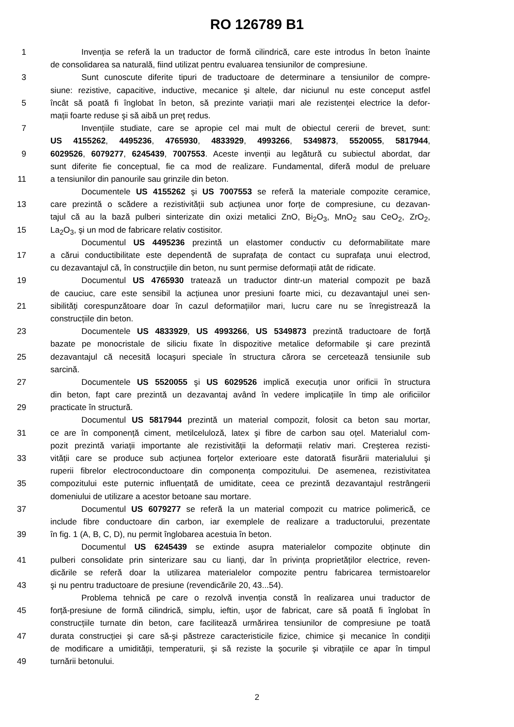RO 126789 B1
1 Invenția se referă la un traductor de formă cilindrică, care este introdus în beton înainte
de consolidarea sa naturală, fiind utilizat pentru evaluarea tensiunilor de compresiune.
3 Sunt cunoscute diferite tipuri de traductoare de determinare a tensiunilor de compre-
siune: rezistive, capacitive, inductive, mecanice şi altele, dar niciunul nu este conceput astfel
5 încât să poată fi înglobat în beton, să prezinte variații mari ale rezistenței electrice la defor-
mații foarte reduse şi să aibă un preț redus.
7 Invențiile studiate, care se apropie cel mai mult de obiectul cererii de brevet, sunt:
US 4155262, 4495236, 4765930, 4833929, 4993266, 5349873, 5520055, 5817944,
9 6029526, 6079277, 6245439, 7007553. Aceste invenții au legătură cu subiectul abordat, dar
sunt diferite fie conceptual, fie ca mod de realizare. Fundamental, diferă modul de preluare
11 a tensiunilor din panourile sau grinzile din beton.
Documentele US 4155262 şi US 7007553 se referă la materiale compozite ceramice,
13 care prezintă o scădere a rezistivității sub acțiunea unor forțe de compresiune, cu dezavan-
tajul că au la bază pulberi sinterizate din oxizi metalici ZnO, Bi<sub>2</sub>O<sub>3</sub>, MnO<sub>2</sub> sau CeO<sub>2</sub>, ZrO<sub>2</sub>,
15 La<sub>2</sub>O<sub>3</sub>, şi un mod de fabricare relativ costisitor.
Documentul US 4495236 prezintă un elastomer conductiv cu deformabilitate mare
17 a cărui conductibilitate este dependentă de suprafața de contact cu suprafața unui electrod,
cu dezavantajul că, în construcțiile din beton, nu sunt permise deformații atât de ridicate.
19 Documentul US 4765930 tratează un traductor dintr-un material compozit pe bază
de cauciuc, care este sensibil la acțiunea unor presiuni foarte mici, cu dezavantajul unei sen-
21 sibilități corespunzătoare doar în cazul deformațiilor mari, lucru care nu se înregistrează la
construcțiile din beton.
23 Documentele US 4833929, US 4993266, US 5349873 prezintă traductoare de forță
bazate pe monocristale de siliciu fixate în dispozitive metalice deformabile şi care prezintă
25 dezavantajul că necesită locaşuri speciale în structura cărora se cercetează tensiunile sub
sarcină.
27 Documentele US 5520055 şi US 6029526 implică execuția unor orificii în structura
din beton, fapt care prezintă un dezavantaj având în vedere implicațiile în timp ale orificiilor
29 practicate în structură.
Documentul US 5817944 prezintă un material compozit, folosit ca beton sau mortar,
31 ce are în componență ciment, metilceluloză, latex şi fibre de carbon sau oțel. Materialul com-
pozit prezintă variații importante ale rezistivității la deformații relativ mari. Creşterea rezisti-
33 vității care se produce sub acțiunea forțelor exterioare este datorată fisurării materialului şi
ruperii fibrelor electroconductoare din componența compozitului. De asemenea, rezistivitatea
35 compozitului este puternic influențată de umiditate, ceea ce prezintă dezavantajul restrângerii
domeniului de utilizare a acestor betoane sau mortare.
37 Documentul US 6079277 se referă la un material compozit cu matrice polimerică, ce
include fibre conductoare din carbon, iar exemplele de realizare a traductorului, prezentate
39 în fig. 1 (A, B, C, D), nu permit înglobarea acestuia în beton.
Documentul US 6245439 se extinde asupra materialelor compozite obținute din
41 pulberi consolidate prin sinterizare sau cu lianți, dar în privința proprietăților electrice, reven-
dicările se referă doar la utilizarea materialelor compozite pentru fabricarea termistoarelor
43 şi nu pentru traductoare de presiune (revendicările 20, 43...54).
Problema tehnică pe care o rezolvă invenția constă în realizarea unui traductor de
45 forță-presiune de formă cilindrică, simplu, ieftin, uşor de fabricat, care să poată fi înglobat în
construcțiile turnate din beton, care facilitează urmărirea tensiunilor de compresiune pe toată
47 durata construcției şi care să-şi păstreze caracteristicile fizice, chimice şi mecanice în condiții
de modificare a umidității, temperaturii, şi să reziste la şocurile şi vibrațiile ce apar în timpul
49 turnării betonului.
2